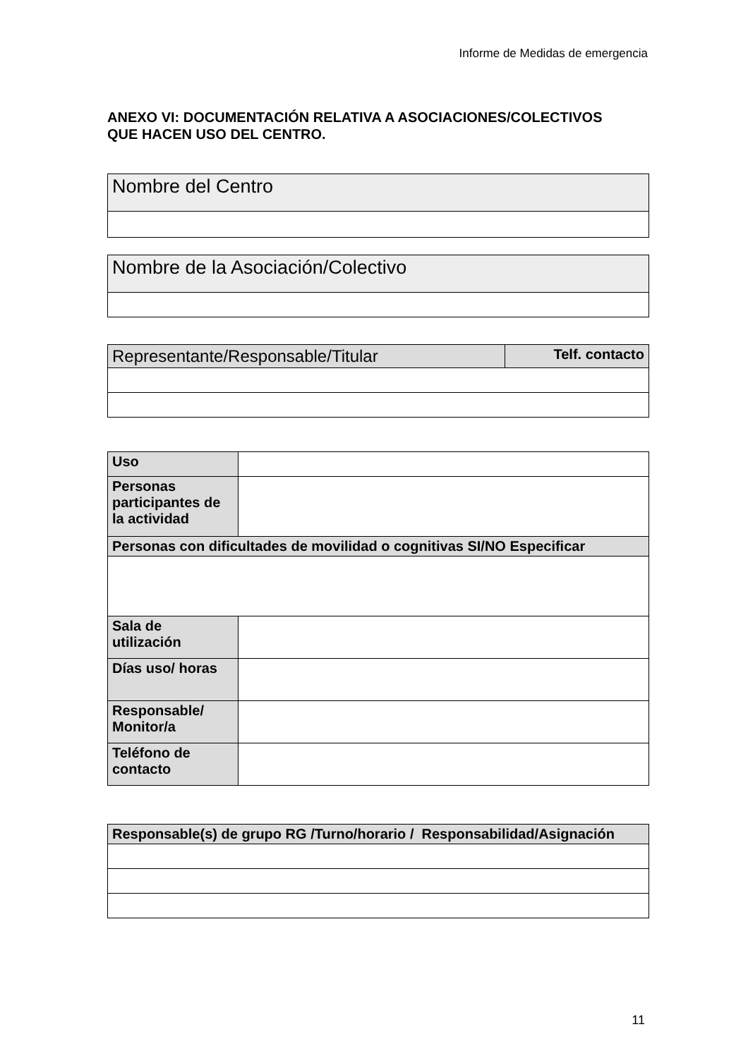Informe de Medidas de emergencia
ANEXO VI: DOCUMENTACIÓN RELATIVA A ASOCIACIONES/COLECTIVOS
QUE HACEN USO DEL CENTRO.
| Nombre del Centro |
| Nombre de la Asociación/Colectivo |
| Representante/Responsable/Titular | Telf. contacto |
| Uso | |
| Personas participantes de la actividad | |
| Personas con dificultades de movilidad o cognitivas SI/NO Especificar | |
| Sala de utilización | |
| Días uso/ horas | |
| Responsable/ Monitor/a | |
| Teléfono de contacto | |
| Responsable(s) de grupo RG /Turno/horario / Responsabilidad/Asignación |
11